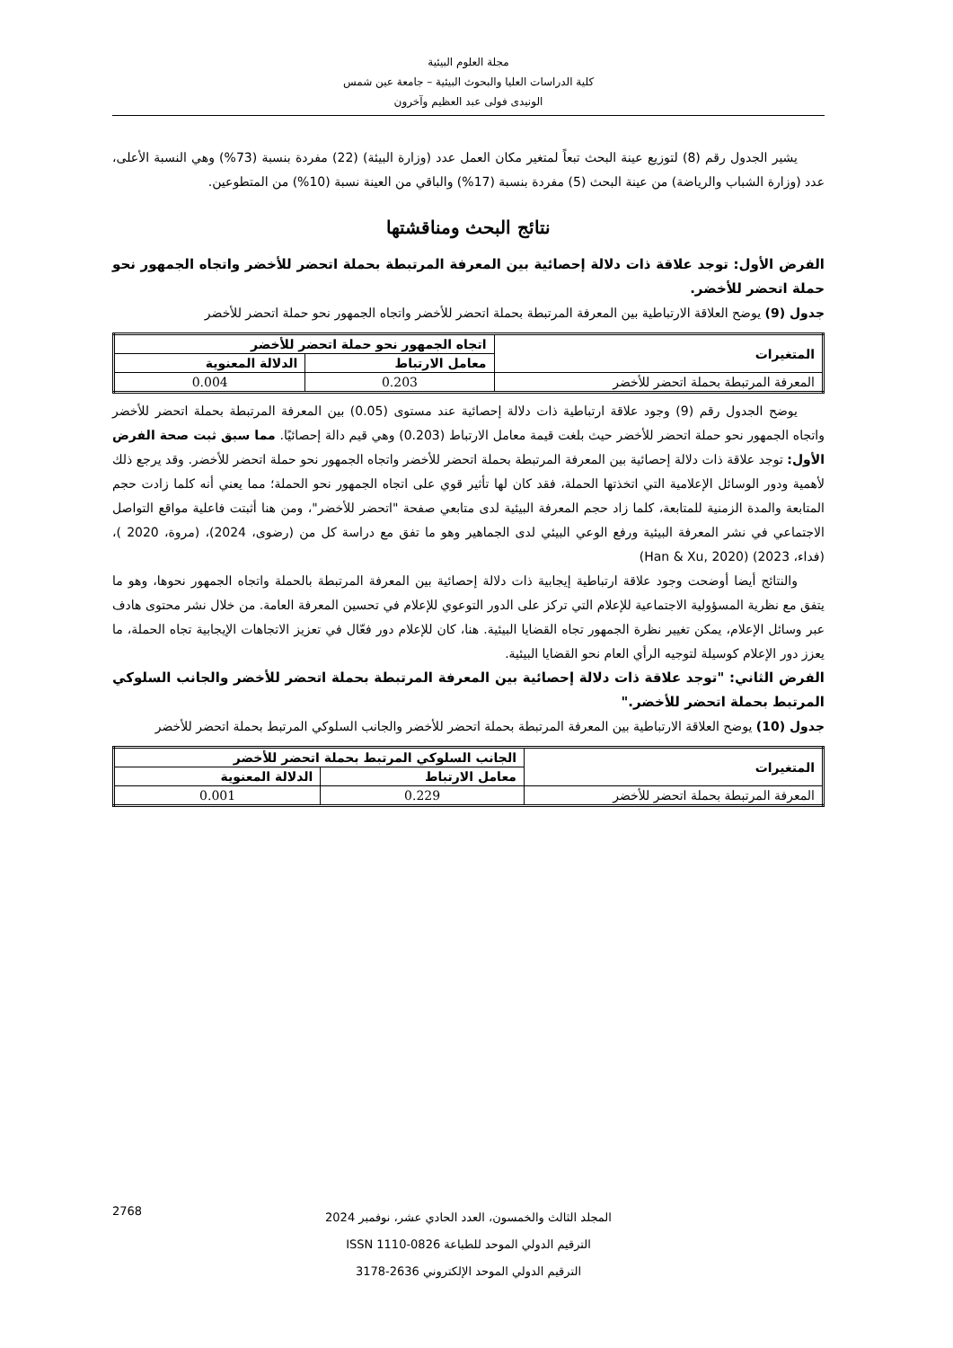مجلة العلوم البيئية
كلية الدراسات العليا والبحوث البيئية – جامعة عين شمس
الونيدى فولى عبد العظيم وآخرون
يشير الجدول رقم (8) لتوزيع عينة البحث تبعاً لمتغير مكان العمل عدد (وزارة البيئة) (22) مفردة بنسبة (73%) وهي النسبة الأعلى، عدد (وزارة الشباب والرياضة) من عينة البحث (5) مفردة بنسبة (17%) والباقي من العينة نسبة (10%) من المتطوعين.
نتائج البحث ومناقشتها
الفرض الأول: توجد علاقة ذات دلالة إحصائية بين المعرفة المرتبطة بحملة اتحضر للأخضر واتجاه الجمهور نحو حملة اتحضر للأخضر.
جدول (9) يوضح العلاقة الارتباطية بين المعرفة المرتبطة بحملة اتحضر للأخضر واتجاه الجمهور نحو حملة اتحضر للأخضر
| المتغيرات | اتجاه الجمهور نحو حملة اتحضر للأخضر | |
| --- | --- | --- |
| | معامل الارتباط | الدلالة المعنوية |
| المعرفة المرتبطة بحملة اتحضر للأخضر | 0.203 | 0.004 |
يوضح الجدول رقم (9) وجود علاقة ارتباطية ذات دلالة إحصائية عند مستوى (0.05) بين المعرفة المرتبطة بحملة اتحضر للأخضر واتجاه الجمهور نحو حملة اتحضر للأخضر حيث بلغت قيمة معامل الارتباط (0.203) وهي قيم دالة إحصائيًا. مما سبق ثبت صحة الفرض الأول: توجد علاقة ذات دلالة إحصائية بين المعرفة المرتبطة بحملة اتحضر للأخضر واتجاه الجمهور نحو حملة اتحضر للأخضر. وقد يرجع ذلك لأهمية ودور الوسائل الإعلامية التي اتخذتها الحملة، فقد كان لها تأثير قوي على اتجاه الجمهور نحو الحملة؛ مما يعني أنه كلما زادت حجم المتابعة والمدة الزمنية للمتابعة، كلما زاد حجم المعرفة البيئية لدى متابعي صفحة "اتحضر للأخضر"، ومن هنا أثبتت فاعلية مواقع التواصل الاجتماعي في نشر المعرفة البيئية ورفع الوعي البيئي لدى الجماهير وهو ما تفق مع دراسة كل من (رضوى، 2024)، (مروة، 2020 )، (فداء، 2023) (Han & Xu, 2020)
والنتائج أيضا أوضحت وجود علاقة ارتباطية إيجابية ذات دلالة إحصائية بين المعرفة المرتبطة بالحملة واتجاه الجمهور نحوها، وهو ما يتفق مع نظرية المسؤولية الاجتماعية للإعلام التي تركز على الدور التوعوي للإعلام في تحسين المعرفة العامة. من خلال نشر محتوى هادف عبر وسائل الإعلام، يمكن تغيير نظرة الجمهور تجاه القضايا البيئية. هنا، كان للإعلام دور فعّال في تعزيز الاتجاهات الإيجابية تجاه الحملة، ما يعزز دور الإعلام كوسيلة لتوجيه الرأي العام نحو القضايا البيئية.
الفرض الثاني: "توجد علاقة ذات دلالة إحصائية بين المعرفة المرتبطة بحملة اتحضر للأخضر والجانب السلوكي المرتبط بحملة اتحضر للأخضر."
جدول (10) يوضح العلاقة الارتباطية بين المعرفة المرتبطة بحملة اتحضر للأخضر والجانب السلوكي المرتبط بحملة اتحضر للأخضر
| المتغيرات | الجانب السلوكي المرتبط بحملة اتحضر للأخضر | |
| --- | --- | --- |
| | معامل الارتباط | الدلالة المعنوية |
| المعرفة المرتبطة بحملة اتحضر للأخضر | 0.229 | 0.001 |
المجلد الثالث والخمسون، العدد الحادي عشر، نوفمبر 2024
الترقيم الدولي الموحد للطباعة ISSN 1110-0826
الترقيم الدولي الموحد الإلكتروني 2636-3178
2768